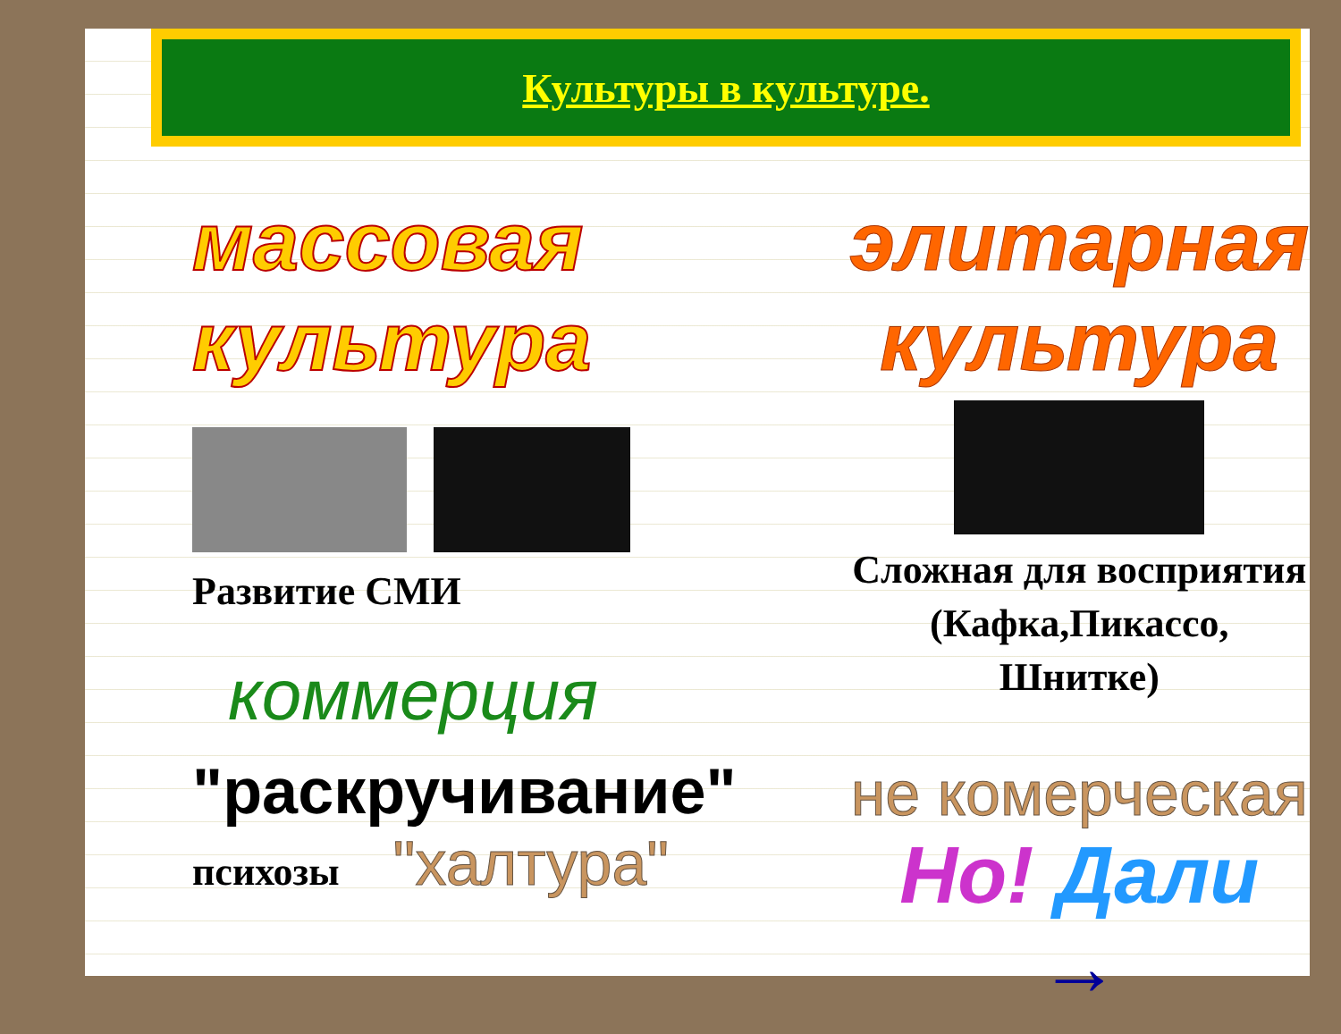Культуры в культуре.
массовая культура
Развитие СМИ
коммерция
"раскручивание"
психозы
"халтура"
элитарная культура
Сложная для восприятия (Кафка,Пикассо, Шнитке)
не комерческая
Но! Дали →